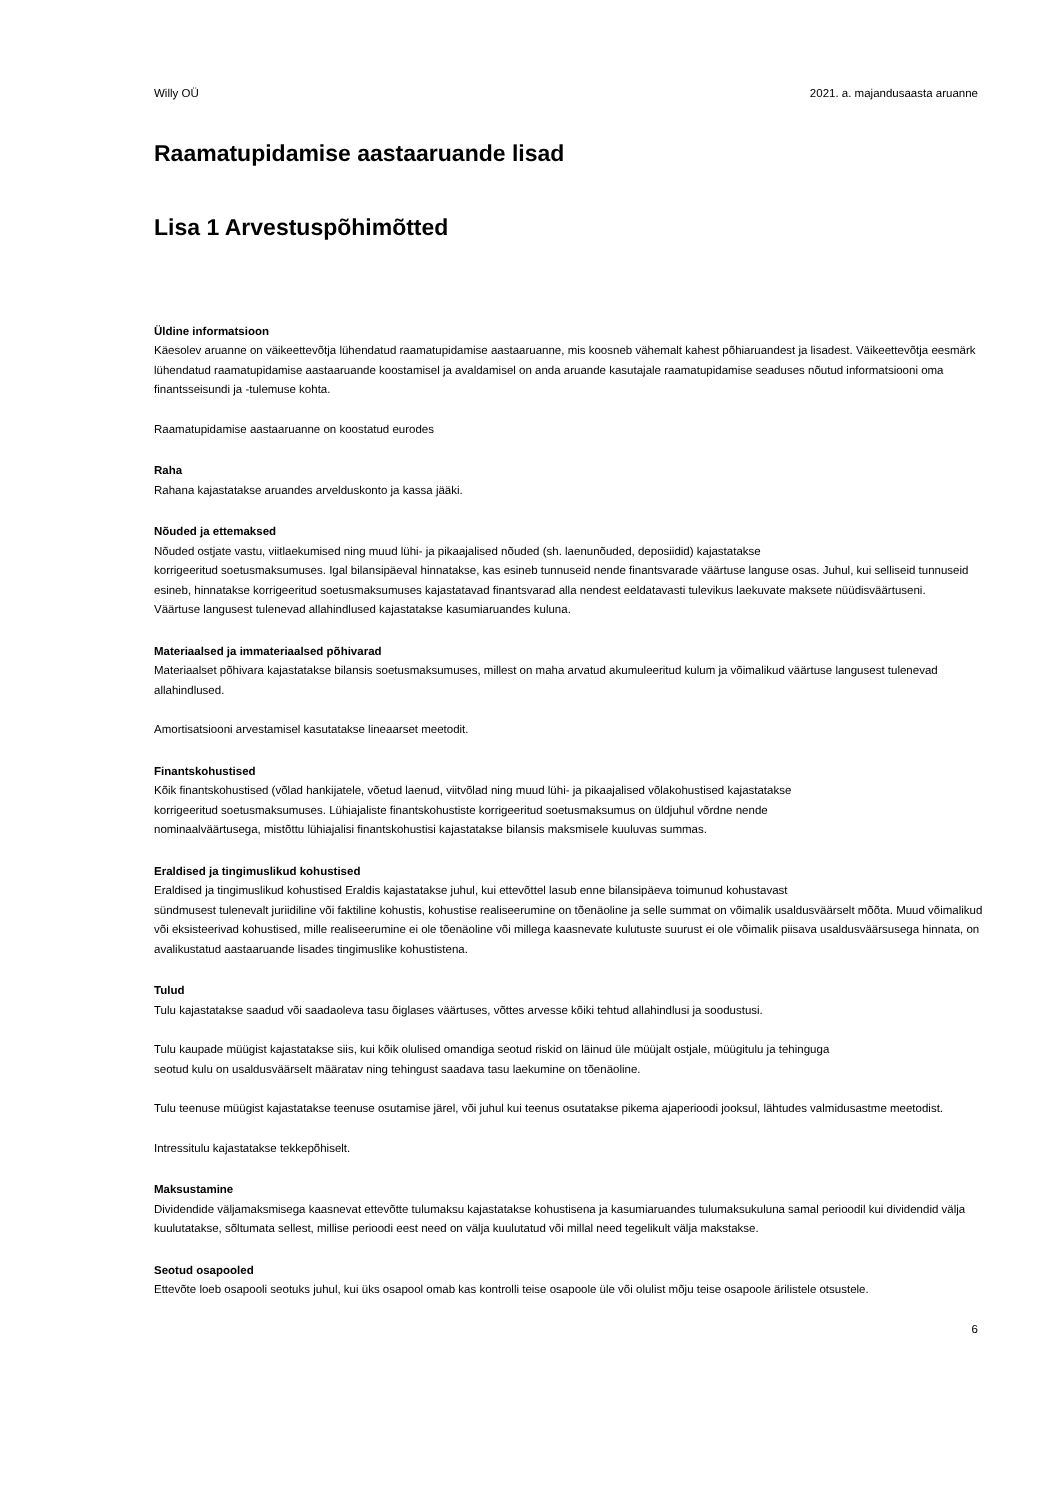Willy OÜ 2021. a. majandusaasta aruanne
Raamatupidamise aastaaruande lisad
Lisa 1 Arvestuspõhimõtted
Üldine informatsioon
Käesolev aruanne on väikeettevõtja lühendatud raamatupidamise aastaaruanne, mis koosneb vähemalt kahest põhiaruandest ja lisadest. Väikeettevõtja eesmärk lühendatud raamatupidamise aastaaruande koostamisel ja avaldamisel on anda aruande kasutajale raamatupidamise seaduses nõutud informatsiooni oma finantsseisundi ja -tulemuse kohta.
Raamatupidamise aastaaruanne on koostatud eurodes
Raha
Rahana kajastatakse aruandes arvelduskonto ja kassa jääki.
Nõuded ja ettemaksed
Nõuded ostjate vastu, viitlaekumised ning muud lühi- ja pikaajalised nõuded (sh. laenunõuded, deposiidid) kajastatakse
korrigeeritud soetusmaksumuses. Igal bilansipäeval hinnatakse, kas esineb tunnuseid nende finantsvarade väärtuse languse osas. Juhul, kui selliseid tunnuseid esineb, hinnatakse korrigeeritud soetusmaksumuses kajastatavad finantsvarad alla nendest eeldatavasti tulevikus laekuvate maksete nüüdisväärtuseni.
Väärtuse langusest tulenevad allahindlused kajastatakse kasumiaruandes kuluna.
Materiaalsed ja immateriaalsed põhivarad
Materiaalset põhivara kajastatakse bilansis soetusmaksumuses, millest on maha arvatud akumuleeritud kulum ja võimalikud väärtuse langusest tulenevad allahindlused.
Amortisatsiooni arvestamisel kasutatakse lineaarset meetodit.
Finantskohustised
Kõik finantskohustised (võlad hankijatele, võetud laenud, viitvõlad ning muud lühi- ja pikaajalised võlakohustised kajastatakse
korrigeeritud soetusmaksumuses. Lühiajaliste finantskohustiste korrigeeritud soetusmaksumus on üldjuhul võrdne nende
nominaalväärtusega, mistõttu lühiajalisi finantskohustisi kajastatakse bilansis maksmisele kuuluvas summas.
Eraldised ja tingimuslikud kohustised
Eraldised ja tingimuslikud kohustised Eraldis kajastatakse juhul, kui ettevõttel lasub enne bilansipäeva toimunud kohustavast
sündmusest tulenevalt juriidiline või faktiline kohustis, kohustise realiseerumine on tõenäoline ja selle summat on võimalik usaldusväärselt mõõta. Muud võimalikud või eksisteerivad kohustised, mille realiseerumine ei ole tõenäoline või millega kaasnevate kulutuste suurust ei ole võimalik piisava usaldusväärsusega hinnata, on avalikustatud aastaaruande lisades tingimuslike kohustistena.
Tulud
Tulu kajastatakse saadud või saadaoleva tasu õiglases väärtuses, võttes arvesse kõiki tehtud allahindlusi ja soodustusi.
Tulu kaupade müügist kajastatakse siis, kui kõik olulised omandiga seotud riskid on läinud üle müüjalt ostjale, müügitulu ja tehinguga
seotud kulu on usaldusväärselt määratav ning tehingust saadava tasu laekumine on tõenäoline.
Tulu teenuse müügist kajastatakse teenuse osutamise järel, või juhul kui teenus osutatakse pikema ajaperioodi jooksul, lähtudes valmidusastme meetodist.
Intressitulu kajastatakse tekkepõhiselt.
Maksustamine
Dividendide väljamaksmisega kaasnevat ettevõtte tulumaksu kajastatakse kohustisena ja kasumiaruandes tulumaksukuluna samal perioodil kui dividendid välja kuulutatakse, sõltumata sellest, millise perioodi eest need on välja kuulutatud või millal need tegelikult välja makstakse.
Seotud osapooled
Ettevõte loeb osapooli seotuks juhul, kui üks osapool omab kas kontrolli teise osapoole üle või olulist mõju teise osapoole ärilistele otsustele.
6